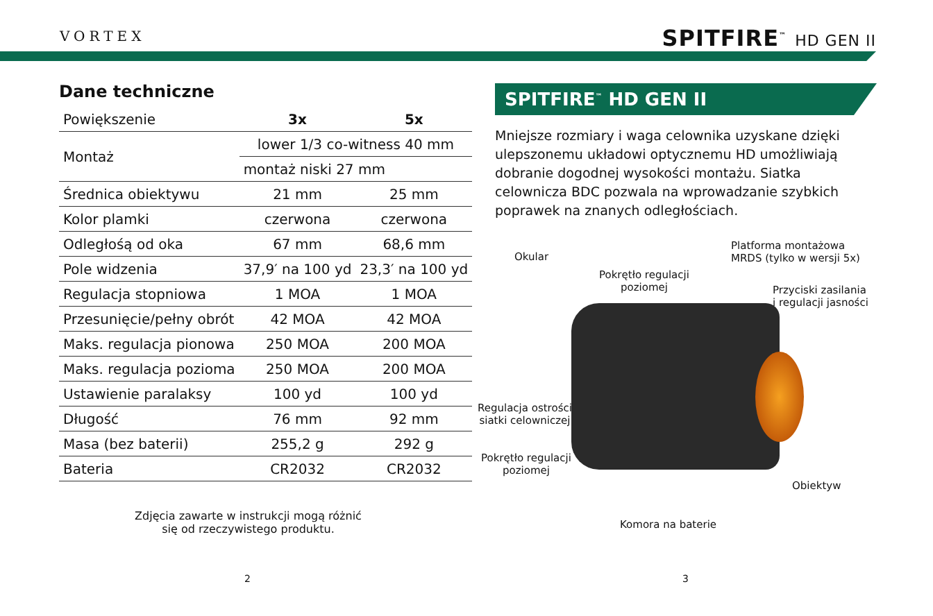VORTEX SPITFIRE<sup>™</sup> HD GEN II
Dane techniczne
| Powiększenie | 3x | 5x |
| --- | --- | --- |
| Montaż | lower 1/3 co-witness 40 mm | |
| | montaż niski 27 mm | |
| Średnica obiektywu | 21 mm | 25 mm |
| Kolor plamki | czerwona | czerwona |
| Odległośą od oka | 67 mm | 68,6 mm |
| Pole widzenia | 37,9′ na 100 yd | 23,3′ na 100 yd |
| Regulacja stopniowa | 1 MOA | 1 MOA |
| Przesunięcie/pełny obrót | 42 MOA | 42 MOA |
| Maks. regulacja pionowa | 250 MOA | 200 MOA |
| Maks. regulacja pozioma | 250 MOA | 200 MOA |
| Ustawienie paralaksy | 100 yd | 100 yd |
| Długość | 76 mm | 92 mm |
| Masa (bez baterii) | 255,2 g | 292 g |
| Bateria | CR2032 | CR2032 |
Zdjęcia zawarte w instrukcji mogą różnić
się od rzeczywistego produktu.
2
SPITFIRE<sup>™</sup> HD GEN II
Mniejsze rozmiary i waga celownika uzyskane dzięki ulepszonemu układowi optycznemu HD umożliwiają dobranie dogodnej wysokości montażu. Siatka celownicza BDC pozwala na wprowadzanie szybkich poprawek na znanych odległościach.
Okular
Platforma montażowa
MRDS (tylko w wersji 5x)
Pokrętło regulacji
poziomej
Przyciski zasilania
i regulacji jasności
Regulacja ostrości
siatki celowniczej
Pokrętło regulacji
poziomej
Obiektyw
Komora na baterie
3